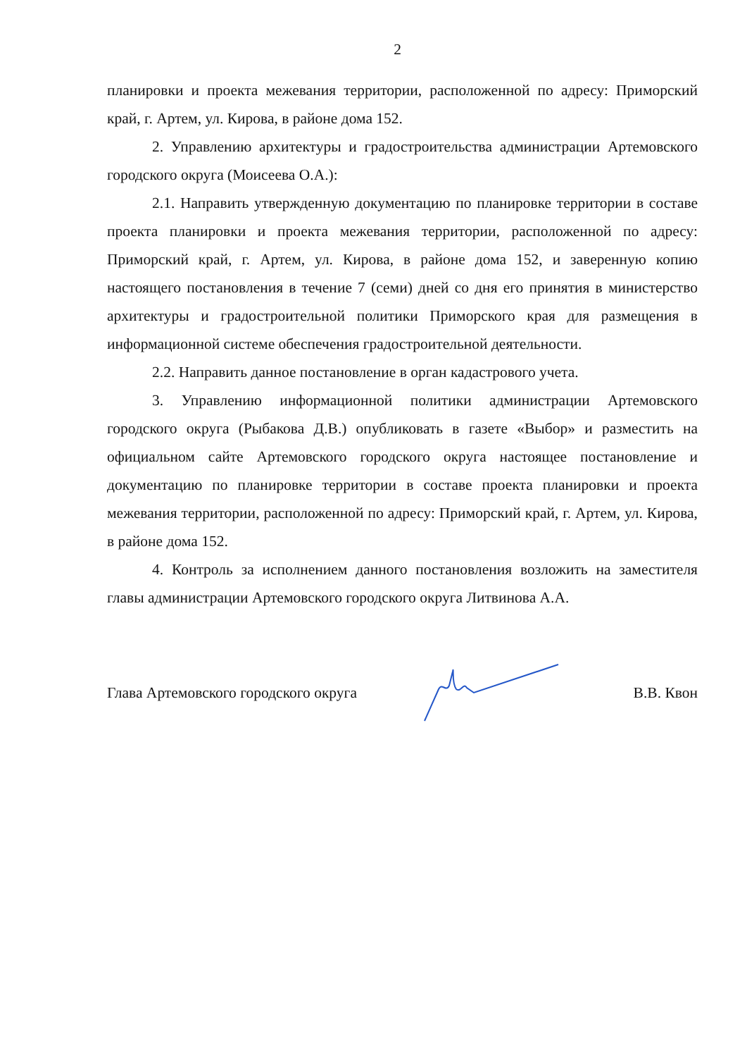2
планировки и проекта межевания территории, расположенной по адресу: Приморский край, г. Артем, ул. Кирова, в районе дома 152.
2. Управлению архитектуры и градостроительства администрации Артемовского городского округа (Моисеева О.А.):
2.1. Направить утвержденную документацию по планировке территории в составе проекта планировки и проекта межевания территории, расположенной по адресу: Приморский край, г. Артем, ул. Кирова, в районе дома 152, и заверенную копию настоящего постановления в течение 7 (семи) дней со дня его принятия в министерство архитектуры и градостроительной политики Приморского края для размещения в информационной системе обеспечения градостроительной деятельности.
2.2. Направить данное постановление в орган кадастрового учета.
3. Управлению информационной политики администрации Артемовского городского округа (Рыбакова Д.В.) опубликовать в газете «Выбор» и разместить на официальном сайте Артемовского городского округа настоящее постановление и документацию по планировке территории в составе проекта планировки и проекта межевания территории, расположенной по адресу: Приморский край, г. Артем, ул. Кирова, в районе дома 152.
4. Контроль за исполнением данного постановления возложить на заместителя главы администрации Артемовского городского округа Литвинова А.А.
Глава Артемовского городского округа В.В. Квон